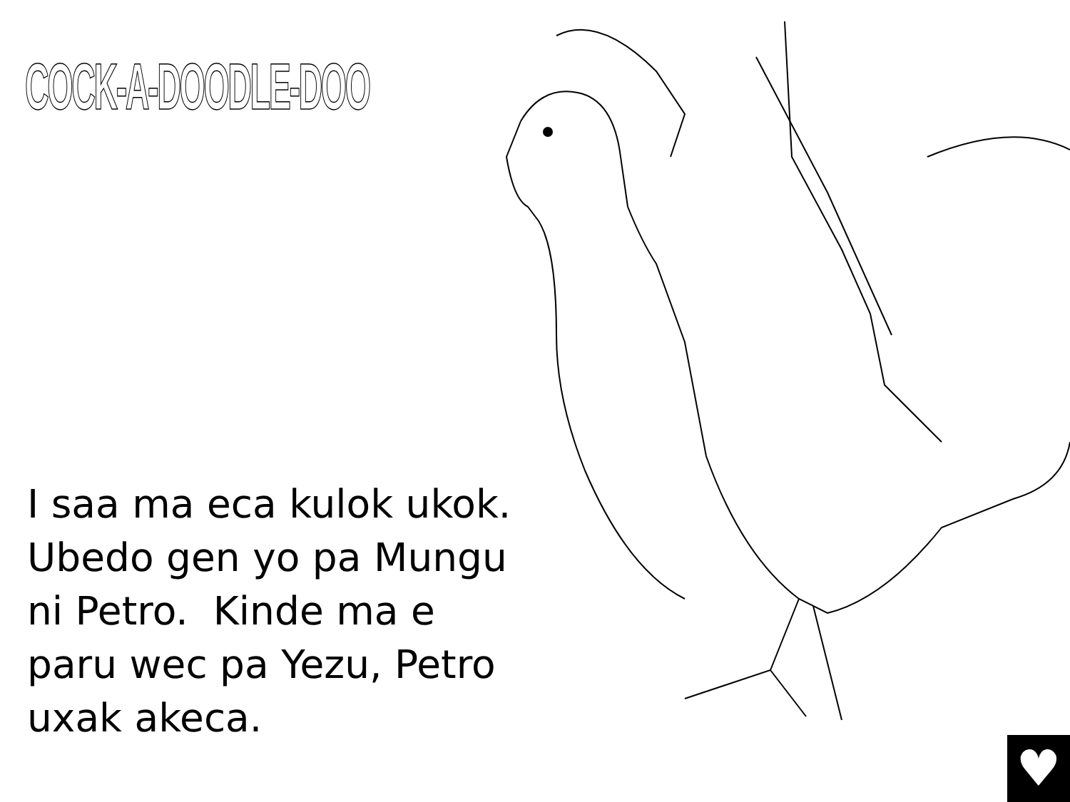COCK-A-DOODLE-DOO
I saa ma eca kulok ukok.
Ubedo gen yo pa Mungu
ni Petro. Kinde ma e
paru wec pa Yezu, Petro
uxak akeca.
♥